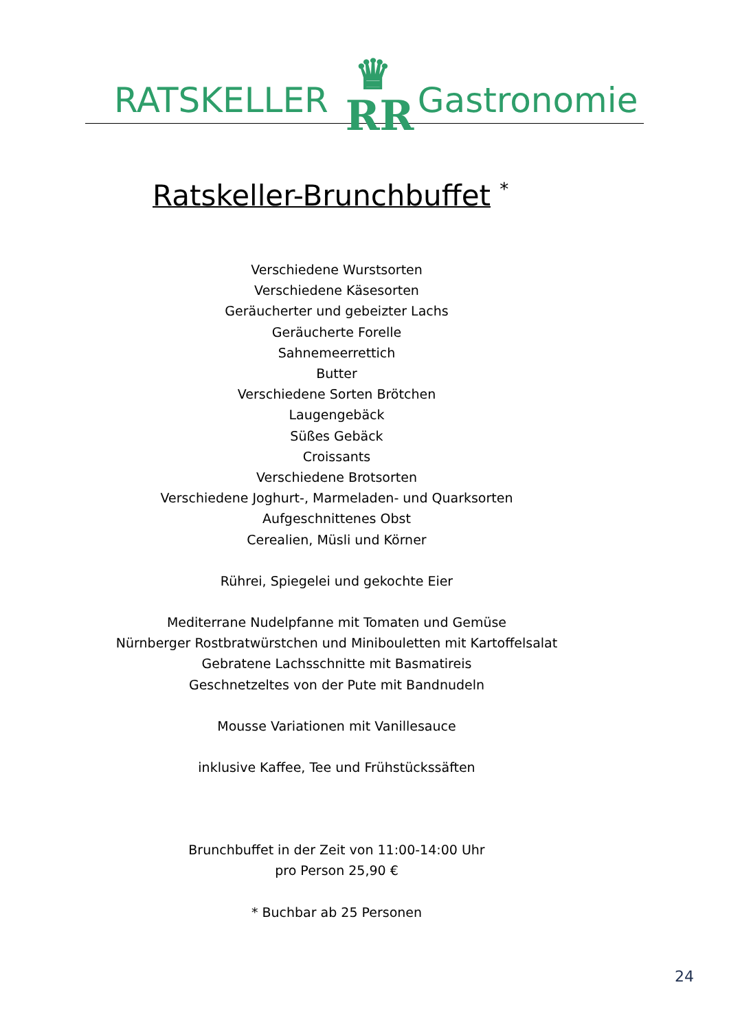RATSKELLER
♛
RR
Gastronomie
Ratskeller-Brunchbuffet <sup>*</sup>
Verschiedene Wurstsorten
Verschiedene Käsesorten
Geräucherter und gebeizter Lachs
Geräucherte Forelle
Sahnemeerrettich
Butter
Verschiedene Sorten Brötchen
Laugengebäck
Süßes Gebäck
Croissants
Verschiedene Brotsorten
Verschiedene Joghurt-, Marmeladen- und Quarksorten
Aufgeschnittenes Obst
Cerealien, Müsli und Körner
Rührei, Spiegelei und gekochte Eier
Mediterrane Nudelpfanne mit Tomaten und Gemüse
Nürnberger Rostbratwürstchen und Minibouletten mit Kartoffelsalat
Gebratene Lachsschnitte mit Basmatireis
Geschnetzeltes von der Pute mit Bandnudeln
Mousse Variationen mit Vanillesauce
inklusive Kaffee, Tee und Frühstückssäften
Brunchbuffet in der Zeit von 11:00-14:00 Uhr
pro Person 25,90 €
* Buchbar ab 25 Personen
24